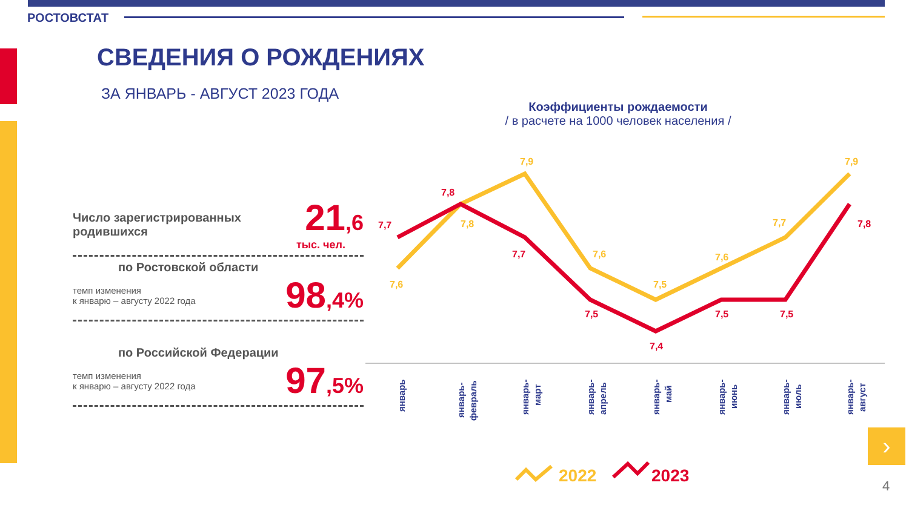РОСТОВСТАТ
СВЕДЕНИЯ О РОЖДЕНИЯХ
ЗА ЯНВАРЬ - АВГУСТ 2023 ГОДА
Число зарегистрированных
родившихся 21,6
тыс. чел.
по Ростовской области
темп изменения
к январю – августу 2022 года 98,4%
по Российской Федерации
темп изменения
к январю – августу 2022 года 97,5%
Коэффициенты рождаемости
/ в расчете на 1000 человек населения /
7,6
7,8
7,9
7,6
7,5
7,6
7,7
7,9
7,7
7,8
7,7
7,5
7,4
7,5
7,5
7,8
январь
январь-
февраль
январь-
март
январь-
апрель
январь-
май
январь-
июнь
январь-
июль
январь-
август
2022
2023
›
4